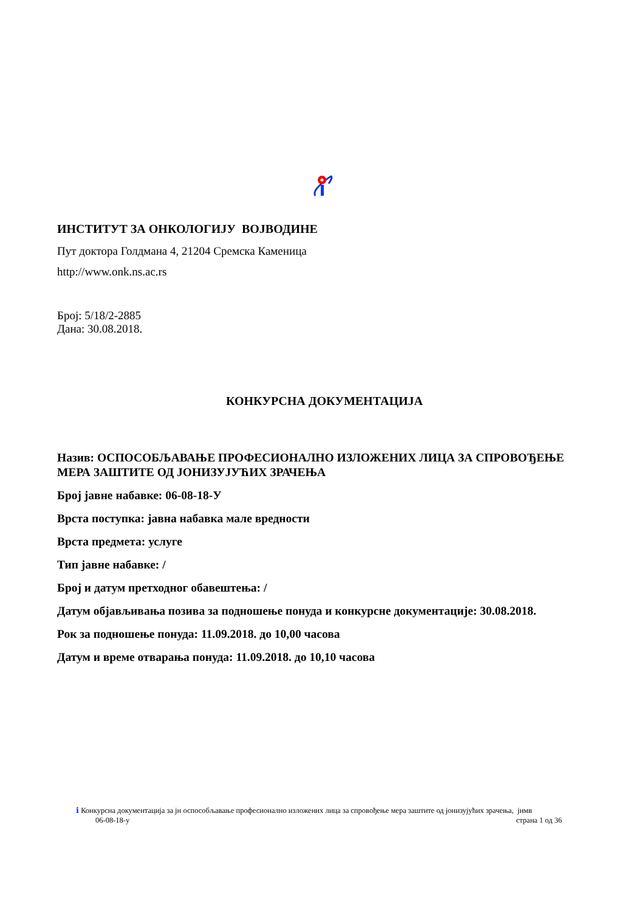ИНСТИТУТ ЗА ОНКОЛОГИЈУ ВОЈВОДИНЕ
Пут доктора Голдмана 4, 21204 Сремска Каменица
http://www.onk.ns.ac.rs
Број: 5/18/2-2885
Дана: 30.08.2018.
КОНКУРСНА ДОКУМЕНТАЦИЈА
Назив: ОСПОСОБЉАВАЊЕ ПРОФЕСИОНАЛНО ИЗЛОЖЕНИХ ЛИЦА ЗА СПРОВОЂЕЊЕ МЕРА ЗАШТИТЕ ОД ЈОНИЗУЈУЋИХ ЗРАЧЕЊА
Број јавне набавке: 06-08-18-У
Врста поступка: јавна набавка мале вредности
Врста предмета: услуге
Тип јавне набавке: /
Број и датум претходног обавештења: /
Датум објављивања позива за подношење понуда и конкурсне документације: 30.08.2018.
Рок за подношење понуда: 11.09.2018. до 10,00 часова
Датум и време отварања понуда: 11.09.2018. до 10,10 часова
ℹ Конкурсна документација за јн оспособљавање професионално изложених лица за спровођење мера заштите од јонизујућих зрачења, јнмв
06-08-18-у страна 1 од 36